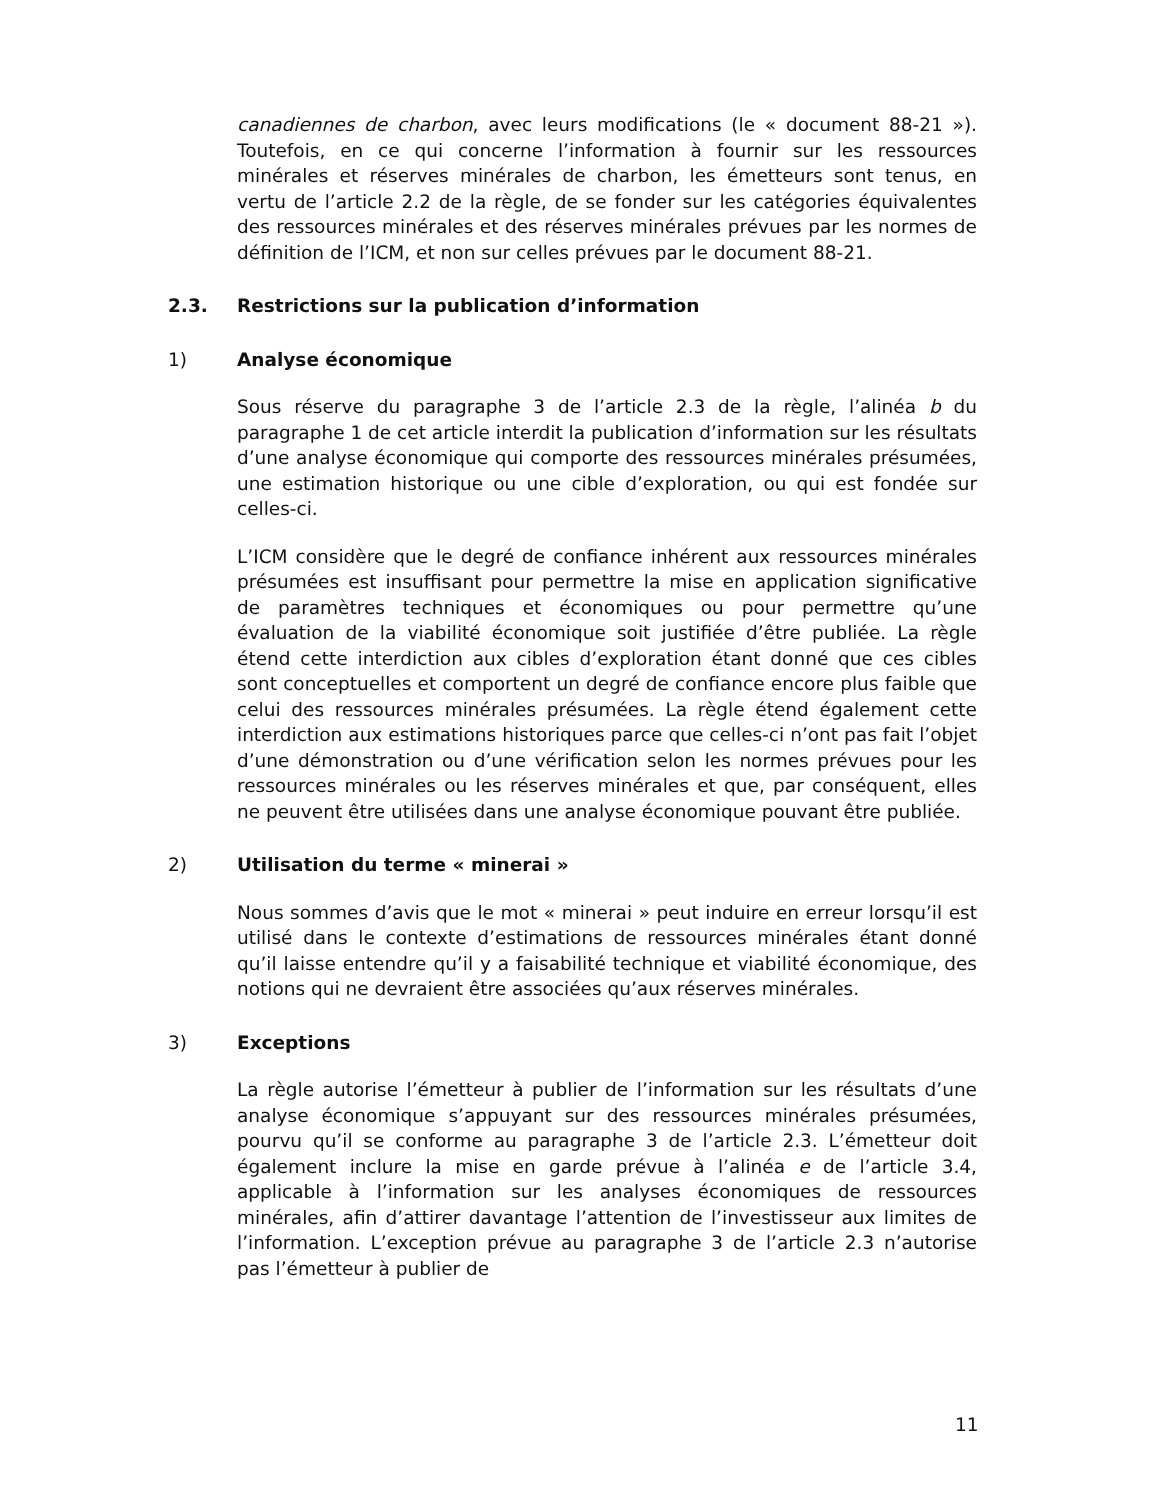canadiennes de charbon, avec leurs modifications (le « document 88-21 »). Toutefois, en ce qui concerne l’information à fournir sur les ressources minérales et réserves minérales de charbon, les émetteurs sont tenus, en vertu de l’article 2.2 de la règle, de se fonder sur les catégories équivalentes des ressources minérales et des réserves minérales prévues par les normes de définition de l’ICM, et non sur celles prévues par le document 88-21.
2.3. Restrictions sur la publication d’information
1) Analyse économique
Sous réserve du paragraphe 3 de l’article 2.3 de la règle, l’alinéa b du paragraphe 1 de cet article interdit la publication d’information sur les résultats d’une analyse économique qui comporte des ressources minérales présumées, une estimation historique ou une cible d’exploration, ou qui est fondée sur celles-ci.
L’ICM considère que le degré de confiance inhérent aux ressources minérales présumées est insuffisant pour permettre la mise en application significative de paramètres techniques et économiques ou pour permettre qu’une évaluation de la viabilité économique soit justifiée d’être publiée. La règle étend cette interdiction aux cibles d’exploration étant donné que ces cibles sont conceptuelles et comportent un degré de confiance encore plus faible que celui des ressources minérales présumées. La règle étend également cette interdiction aux estimations historiques parce que celles-ci n’ont pas fait l’objet d’une démonstration ou d’une vérification selon les normes prévues pour les ressources minérales ou les réserves minérales et que, par conséquent, elles ne peuvent être utilisées dans une analyse économique pouvant être publiée.
2) Utilisation du terme « minerai »
Nous sommes d’avis que le mot « minerai » peut induire en erreur lorsqu’il est utilisé dans le contexte d’estimations de ressources minérales étant donné qu’il laisse entendre qu’il y a faisabilité technique et viabilité économique, des notions qui ne devraient être associées qu’aux réserves minérales.
3) Exceptions
La règle autorise l’émetteur à publier de l’information sur les résultats d’une analyse économique s’appuyant sur des ressources minérales présumées, pourvu qu’il se conforme au paragraphe 3 de l’article 2.3. L’émetteur doit également inclure la mise en garde prévue à l’alinéa e de l’article 3.4, applicable à l’information sur les analyses économiques de ressources minérales, afin d’attirer davantage l’attention de l’investisseur aux limites de l’information. L’exception prévue au paragraphe 3 de l’article 2.3 n’autorise pas l’émetteur à publier de
11